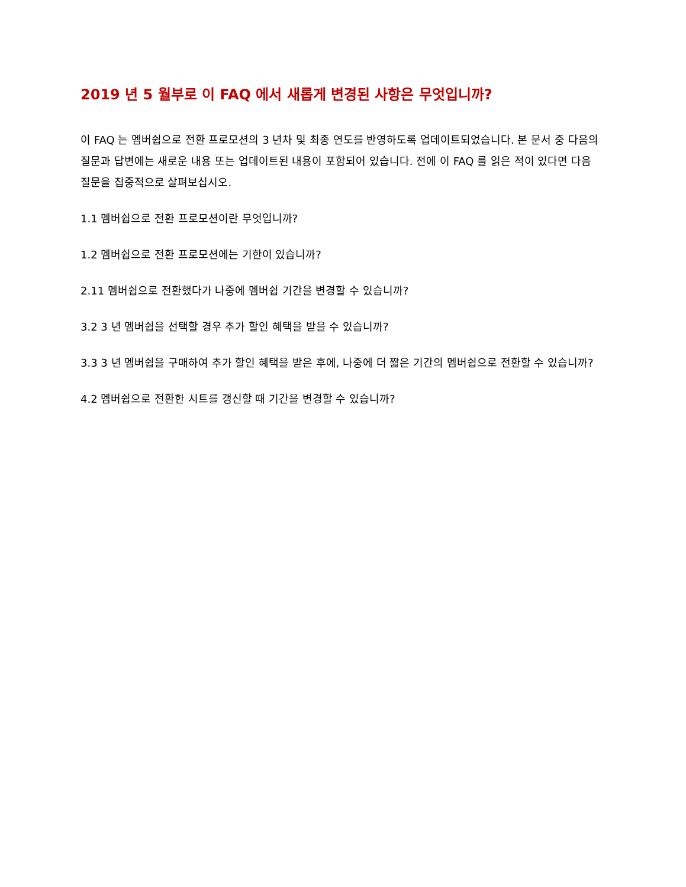2019 년 5 월부로 이 FAQ 에서 새롭게 변경된 사항은 무엇입니까?
이 FAQ 는 멤버쉽으로 전환 프로모션의 3 년차 및 최종 연도를 반영하도록 업데이트되었습니다. 본 문서 중 다음의 질문과 답변에는 새로운 내용 또는 업데이트된 내용이 포함되어 있습니다. 전에 이 FAQ 를 읽은 적이 있다면 다음 질문을 집중적으로 살펴보십시오.
1.1 멤버쉽으로 전환 프로모션이란 무엇입니까?
1.2 멤버쉽으로 전환 프로모션에는 기한이 있습니까?
2.11 멤버쉽으로 전환했다가 나중에 멤버쉽 기간을 변경할 수 있습니까?
3.2 3 년 멤버쉽을 선택할 경우 추가 할인 혜택을 받을 수 있습니까?
3.3 3 년 멤버쉽을 구매하여 추가 할인 혜택을 받은 후에, 나중에 더 짧은 기간의 멤버쉽으로 전환할 수 있습니까?
4.2 멤버쉽으로 전환한 시트를 갱신할 때 기간을 변경할 수 있습니까?